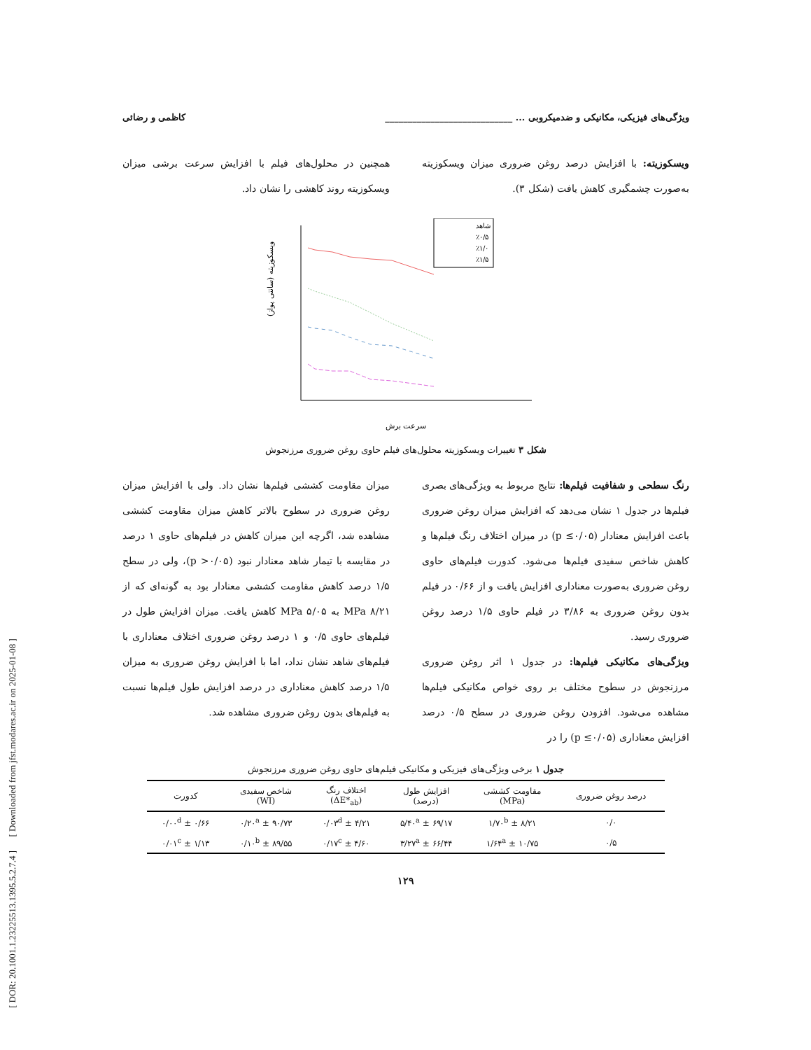[ DOR: 20.1001.1.23225513.1395.5.2.7.4 ] [ Downloaded from jfst.modares.ac.ir on 2025-01-08 ]
ویژگی‌های فیزیکی، مکانیکی و ضدمیکروبی ... ____________________________ کاظمی و رضائی
ویسکوزیته: با افزایش درصد روغن ضروری میزان ویسکوزیته به‌صورت چشمگیری کاهش یافت (شکل ۳).
همچنین در محلول‌های فیلم با افزایش سرعت برشی میزان ویسکوزیته روند کاهشی را نشان داد.
شاهد
٪۰/۵
٪۱/۰
٪۱/۵
سرعت برش
ویسکوزیته (سانتی پواز)
شکل ۳ تغییرات ویسکوزیته محلول‌های فیلم حاوی روغن ضروری مرزنجوش
رنگ سطحی و شفافیت فیلم‌ها: نتایج مربوط به ویژگی‌های بصری فیلم‌ها در جدول ۱ نشان می‌دهد که افزایش میزان روغن ضروری باعث افزایش معنادار (p ≤۰/۰۵) در میزان اختلاف رنگ فیلم‌ها و کاهش شاخص سفیدی فیلم‌ها می‌شود. کدورت فیلم‌های حاوی روغن ضروری به‌صورت معناداری افزایش یافت و از ۰/۶۶ در فیلم بدون روغن ضروری به ۳/۸۶ در فیلم حاوی ۱/۵ درصد روغن ضروری رسید.
ویژگی‌های مکانیکی فیلم‌ها: در جدول ۱ اثر روغن ضروری مرزنجوش در سطوح مختلف بر روی خواص مکانیکی فیلم‌ها مشاهده می‌شود. افزودن روغن ضروری در سطح ۰/۵ درصد افزایش معناداری (p ≤۰/۰۵) را در
میزان مقاومت کششی فیلم‌ها نشان داد. ولی با افزایش میزان روغن ضروری در سطوح بالاتر کاهش میزان مقاومت کششی مشاهده شد، اگرچه این میزان کاهش در فیلم‌های حاوی ۱ درصد در مقایسه با تیمار شاهد معنادار نبود (p >۰/۰۵)، ولی در سطح ۱/۵ درصد کاهش مقاومت کششی معنادار بود به گونه‌ای که از ۸/۲۱ MPa به MPa ۵/۰۵ کاهش یافت. میزان افزایش طول در فیلم‌های حاوی ۰/۵ و ۱ درصد روغن ضروری اختلاف معناداری با فیلم‌های شاهد نشان نداد، اما با افزایش روغن ضروری به میزان ۱/۵ درصد کاهش معناداری در درصد افزایش طول فیلم‌ها نسبت به فیلم‌های بدون روغن ضروری مشاهده شد.
جدول ۱ برخی ویژگی‌های فیزیکی و مکانیکی فیلم‌های حاوی روغن ضروری مرزنجوش
| درصد روغن ضروری | مقاومت کششی (MPa) | افزایش طول (درصد) | اختلاف رنگ (ΔE*<sub>ab</sub>) | شاخص سفیدی (WI) | کدورت |
| --- | --- | --- | --- | --- | --- |
| ۰/۰ | ۸/۲۱ ± ۱/۷۰<sup>b</sup> | ۶۹/۱۷ ± ۵/۴۰<sup>a</sup> | ۴/۲۱ ± ۰/۰۳<sup>d</sup> | ۹۰/۷۳ ± ۰/۲۰<sup>a</sup> | ۰/۶۶ ± ۰/۰۰<sup>d</sup> |
| ۰/۵ | ۱۰/۷۵ ± ۱/۶۴<sup>a</sup> | ۶۶/۴۴ ± ۳/۲۷<sup>a</sup> | ۴/۶۰ ± ۰/۱۷<sup>c</sup> | ۸۹/۵۵ ± ۰/۱۰<sup>b</sup> | ۱/۱۳ ± ۰/۰۱<sup>c</sup> |
۱۲۹